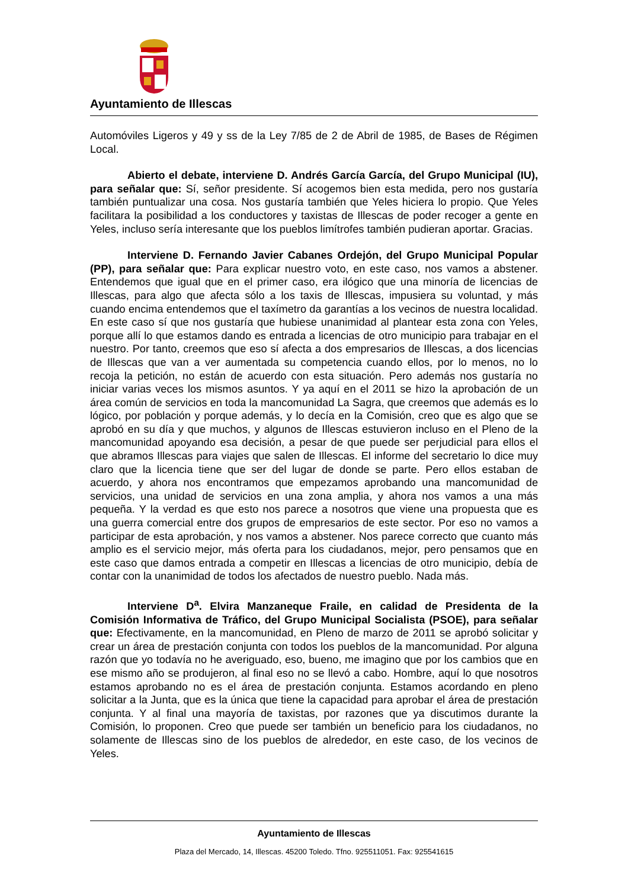Ayuntamiento de Illescas
Automóviles Ligeros y 49 y ss de la Ley 7/85 de 2 de Abril de 1985, de Bases de Régimen Local.
Abierto el debate, interviene D. Andrés García García, del Grupo Municipal (IU), para señalar que: Sí, señor presidente. Sí acogemos bien esta medida, pero nos gustaría también puntualizar una cosa. Nos gustaría también que Yeles hiciera lo propio. Que Yeles facilitara la posibilidad a los conductores y taxistas de Illescas de poder recoger a gente en Yeles, incluso sería interesante que los pueblos limítrofes también pudieran aportar. Gracias.
Interviene D. Fernando Javier Cabanes Ordejón, del Grupo Municipal Popular (PP), para señalar que: Para explicar nuestro voto, en este caso, nos vamos a abstener. Entendemos que igual que en el primer caso, era ilógico que una minoría de licencias de Illescas, para algo que afecta sólo a los taxis de Illescas, impusiera su voluntad, y más cuando encima entendemos que el taxímetro da garantías a los vecinos de nuestra localidad. En este caso sí que nos gustaría que hubiese unanimidad al plantear esta zona con Yeles, porque allí lo que estamos dando es entrada a licencias de otro municipio para trabajar en el nuestro. Por tanto, creemos que eso sí afecta a dos empresarios de Illescas, a dos licencias de Illescas que van a ver aumentada su competencia cuando ellos, por lo menos, no lo recoja la petición, no están de acuerdo con esta situación. Pero además nos gustaría no iniciar varias veces los mismos asuntos. Y ya aquí en el 2011 se hizo la aprobación de un área común de servicios en toda la mancomunidad La Sagra, que creemos que además es lo lógico, por población y porque además, y lo decía en la Comisión, creo que es algo que se aprobó en su día y que muchos, y algunos de Illescas estuvieron incluso en el Pleno de la mancomunidad apoyando esa decisión, a pesar de que puede ser perjudicial para ellos el que abramos Illescas para viajes que salen de Illescas. El informe del secretario lo dice muy claro que la licencia tiene que ser del lugar de donde se parte. Pero ellos estaban de acuerdo, y ahora nos encontramos que empezamos aprobando una mancomunidad de servicios, una unidad de servicios en una zona amplia, y ahora nos vamos a una más pequeña. Y la verdad es que esto nos parece a nosotros que viene una propuesta que es una guerra comercial entre dos grupos de empresarios de este sector. Por eso no vamos a participar de esta aprobación, y nos vamos a abstener. Nos parece correcto que cuanto más amplio es el servicio mejor, más oferta para los ciudadanos, mejor, pero pensamos que en este caso que damos entrada a competir en Illescas a licencias de otro municipio, debía de contar con la unanimidad de todos los afectados de nuestro pueblo. Nada más.
Interviene D<sup>a</sup>. Elvira Manzaneque Fraile, en calidad de Presidenta de la Comisión Informativa de Tráfico, del Grupo Municipal Socialista (PSOE), para señalar que: Efectivamente, en la mancomunidad, en Pleno de marzo de 2011 se aprobó solicitar y crear un área de prestación conjunta con todos los pueblos de la mancomunidad. Por alguna razón que yo todavía no he averiguado, eso, bueno, me imagino que por los cambios que en ese mismo año se produjeron, al final eso no se llevó a cabo. Hombre, aquí lo que nosotros estamos aprobando no es el área de prestación conjunta. Estamos acordando en pleno solicitar a la Junta, que es la única que tiene la capacidad para aprobar el área de prestación conjunta. Y al final una mayoría de taxistas, por razones que ya discutimos durante la Comisión, lo proponen. Creo que puede ser también un beneficio para los ciudadanos, no solamente de Illescas sino de los pueblos de alrededor, en este caso, de los vecinos de Yeles.
Ayuntamiento de Illescas
Plaza del Mercado, 14, Illescas. 45200 Toledo. Tfno. 925511051. Fax: 925541615